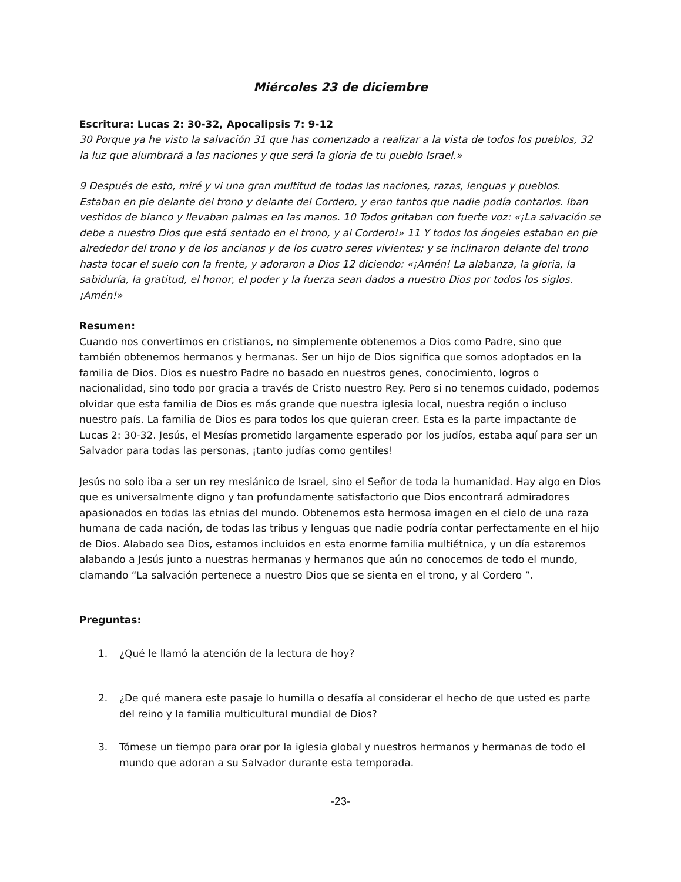Miércoles 23 de diciembre
Escritura: Lucas 2: 30-32, Apocalipsis 7: 9-12
30 Porque ya he visto la salvación 31 que has comenzado a realizar a la vista de todos los pueblos, 32 la luz que alumbrará a las naciones y que será la gloria de tu pueblo Israel.»
9 Después de esto, miré y vi una gran multitud de todas las naciones, razas, lenguas y pueblos. Estaban en pie delante del trono y delante del Cordero, y eran tantos que nadie podía contarlos. Iban vestidos de blanco y llevaban palmas en las manos. 10 Todos gritaban con fuerte voz: «¡La salvación se debe a nuestro Dios que está sentado en el trono, y al Cordero!» 11 Y todos los ángeles estaban en pie alrededor del trono y de los ancianos y de los cuatro seres vivientes; y se inclinaron delante del trono hasta tocar el suelo con la frente, y adoraron a Dios 12 diciendo: «¡Amén! La alabanza, la gloria, la sabiduría, la gratitud, el honor, el poder y la fuerza sean dados a nuestro Dios por todos los siglos. ¡Amén!»
Resumen:
Cuando nos convertimos en cristianos, no simplemente obtenemos a Dios como Padre, sino que también obtenemos hermanos y hermanas. Ser un hijo de Dios significa que somos adoptados en la familia de Dios. Dios es nuestro Padre no basado en nuestros genes, conocimiento, logros o nacionalidad, sino todo por gracia a través de Cristo nuestro Rey. Pero si no tenemos cuidado, podemos olvidar que esta familia de Dios es más grande que nuestra iglesia local, nuestra región o incluso nuestro país. La familia de Dios es para todos los que quieran creer. Esta es la parte impactante de Lucas 2: 30-32. Jesús, el Mesías prometido largamente esperado por los judíos, estaba aquí para ser un Salvador para todas las personas, ¡tanto judías como gentiles!
Jesús no solo iba a ser un rey mesiánico de Israel, sino el Señor de toda la humanidad. Hay algo en Dios que es universalmente digno y tan profundamente satisfactorio que Dios encontrará admiradores apasionados en todas las etnias del mundo. Obtenemos esta hermosa imagen en el cielo de una raza humana de cada nación, de todas las tribus y lenguas que nadie podría contar perfectamente en el hijo de Dios. Alabado sea Dios, estamos incluidos en esta enorme familia multiétnica, y un día estaremos alabando a Jesús junto a nuestras hermanas y hermanos que aún no conocemos de todo el mundo, clamando “La salvación pertenece a nuestro Dios que se sienta en el trono, y al Cordero ”.
Preguntas:
1. ¿Qué le llamó la atención de la lectura de hoy?
2. ¿De qué manera este pasaje lo humilla o desafía al considerar el hecho de que usted es parte del reino y la familia multicultural mundial de Dios?
3. Tómese un tiempo para orar por la iglesia global y nuestros hermanos y hermanas de todo el mundo que adoran a su Salvador durante esta temporada.
-23-